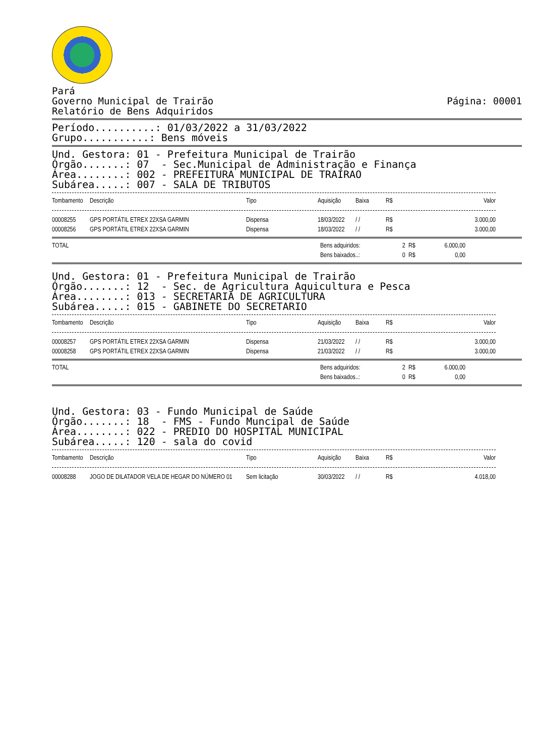Pará
Governo Municipal de Trairão
Relatório de Bens Adquiridos
Página: 00001
Período..........: 01/03/2022 a 31/03/2022 Grupo...........: Bens móveis
Und. Gestora: 01 - Prefeitura Municipal de Trairão Órgão.......: 07 - Sec.Municipal de Administração e Finança Área........: 002 - PREFEITURA MUNICIPAL DE TRAIRAO Subárea.....: 007 - SALA DE TRIBUTOS
| Tombamento | Descrição | Tipo | Aquisição | Baixa | R$ | Valor |
| --- | --- | --- | --- | --- | --- | --- |
| 00008255 | GPS PORTÁTIL ETREX 22XSA GARMIN | Dispensa | 18/03/2022 | / / | R$ | 3.000,00 |
| 00008256 | GPS PORTÁTIL ETREX 22XSA GARMIN | Dispensa | 18/03/2022 | / / | R$ | 3.000,00 |
| TOTAL | Bens adquiridos: | 2 | R$ | 6.000,00 |
| | Bens baixados..: | 0 | R$ | 0,00 |
Und. Gestora: 01 - Prefeitura Municipal de Trairão Órgão.......: 12 - Sec. de Agricultura Aquicultura e Pesca Área........: 013 - SECRETARIA DE AGRICULTURA Subárea.....: 015 - GABINETE DO SECRETARIO
| Tombamento | Descrição | Tipo | Aquisição | Baixa | R$ | Valor |
| --- | --- | --- | --- | --- | --- | --- |
| 00008257 | GPS PORTÁTIL ETREX 22XSA GARMIN | Dispensa | 21/03/2022 | / / | R$ | 3.000,00 |
| 00008258 | GPS PORTÁTIL ETREX 22XSA GARMIN | Dispensa | 21/03/2022 | / / | R$ | 3.000,00 |
| TOTAL | Bens adquiridos: | 2 | R$ | 6.000,00 |
| | Bens baixados..: | 0 | R$ | 0,00 |
Und. Gestora: 03 - Fundo Municipal de Saúde Órgão.......: 18 - FMS - Fundo Muncipal de Saúde Área........: 022 - PREDIO DO HOSPITAL MUNICIPAL Subárea.....: 120 - sala do covid
| Tombamento | Descrição | Tipo | Aquisição | Baixa | R$ | Valor |
| --- | --- | --- | --- | --- | --- | --- |
| 00008288 | JOGO DE DILATADOR VELA DE HEGAR DO NÚMERO 01 | Sem licitação | 30/03/2022 | / / | R$ | 4.018,00 |